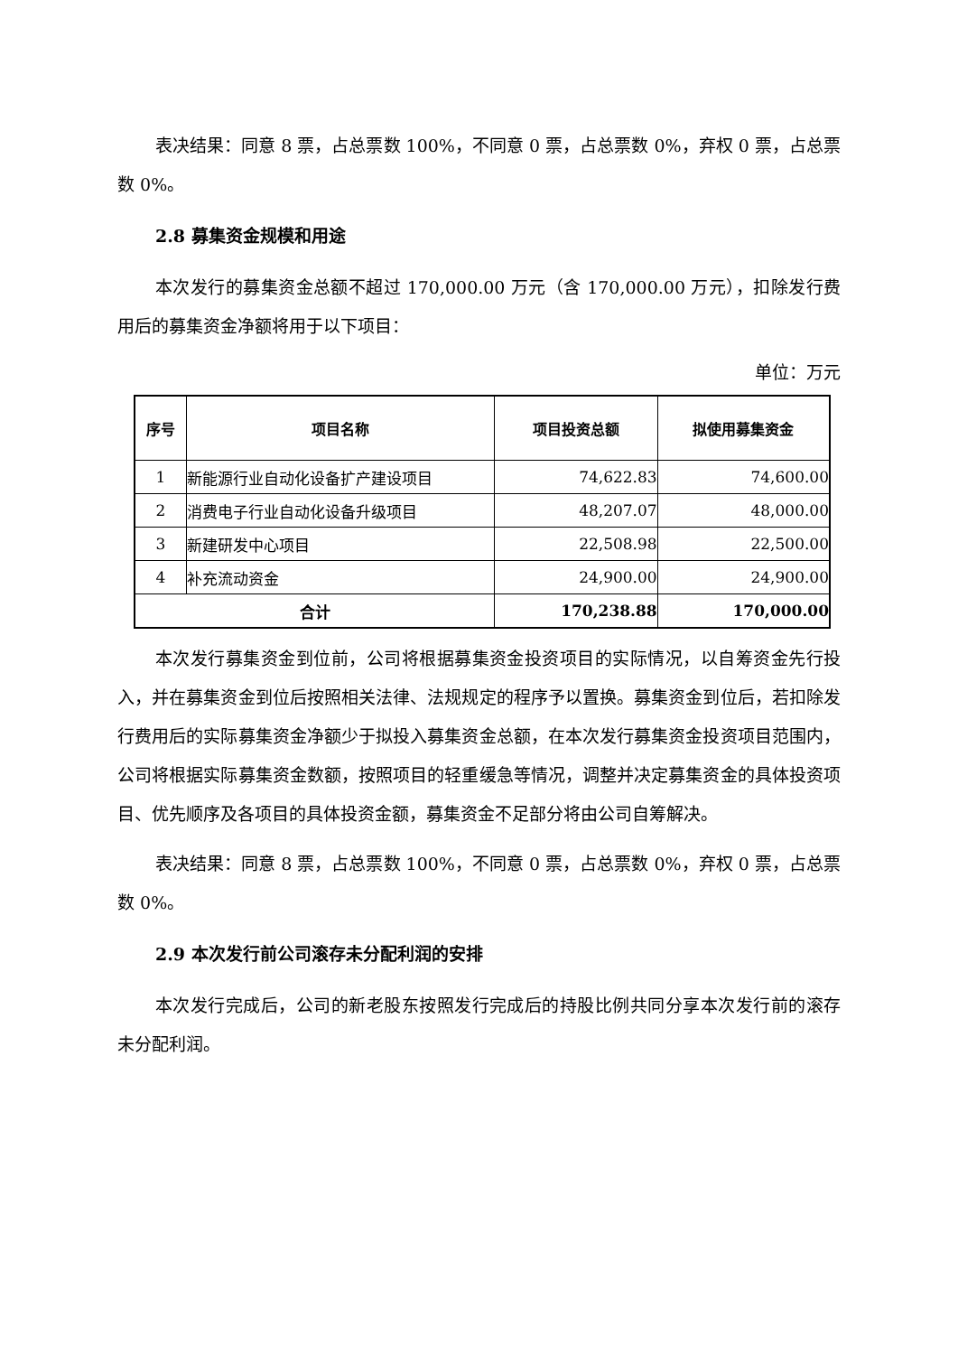表决结果：同意 8 票，占总票数 100%，不同意 0 票，占总票数 0%，弃权 0 票，占总票数 0%。
2.8 募集资金规模和用途
本次发行的募集资金总额不超过 170,000.00 万元（含 170,000.00 万元），扣除发行费用后的募集资金净额将用于以下项目：
单位：万元
| 序号 | 项目名称 | 项目投资总额 | 拟使用募集资金 |
| --- | --- | --- | --- |
| 1 | 新能源行业自动化设备扩产建设项目 | 74,622.83 | 74,600.00 |
| 2 | 消费电子行业自动化设备升级项目 | 48,207.07 | 48,000.00 |
| 3 | 新建研发中心项目 | 22,508.98 | 22,500.00 |
| 4 | 补充流动资金 | 24,900.00 | 24,900.00 |
| 合计 | | 170,238.88 | 170,000.00 |
本次发行募集资金到位前，公司将根据募集资金投资项目的实际情况，以自筹资金先行投入，并在募集资金到位后按照相关法律、法规规定的程序予以置换。募集资金到位后，若扣除发行费用后的实际募集资金净额少于拟投入募集资金总额，在本次发行募集资金投资项目范围内，公司将根据实际募集资金数额，按照项目的轻重缓急等情况，调整并决定募集资金的具体投资项目、优先顺序及各项目的具体投资金额，募集资金不足部分将由公司自筹解决。
表决结果：同意 8 票，占总票数 100%，不同意 0 票，占总票数 0%，弃权 0 票，占总票数 0%。
2.9 本次发行前公司滚存未分配利润的安排
本次发行完成后，公司的新老股东按照发行完成后的持股比例共同分享本次发行前的滚存未分配利润。